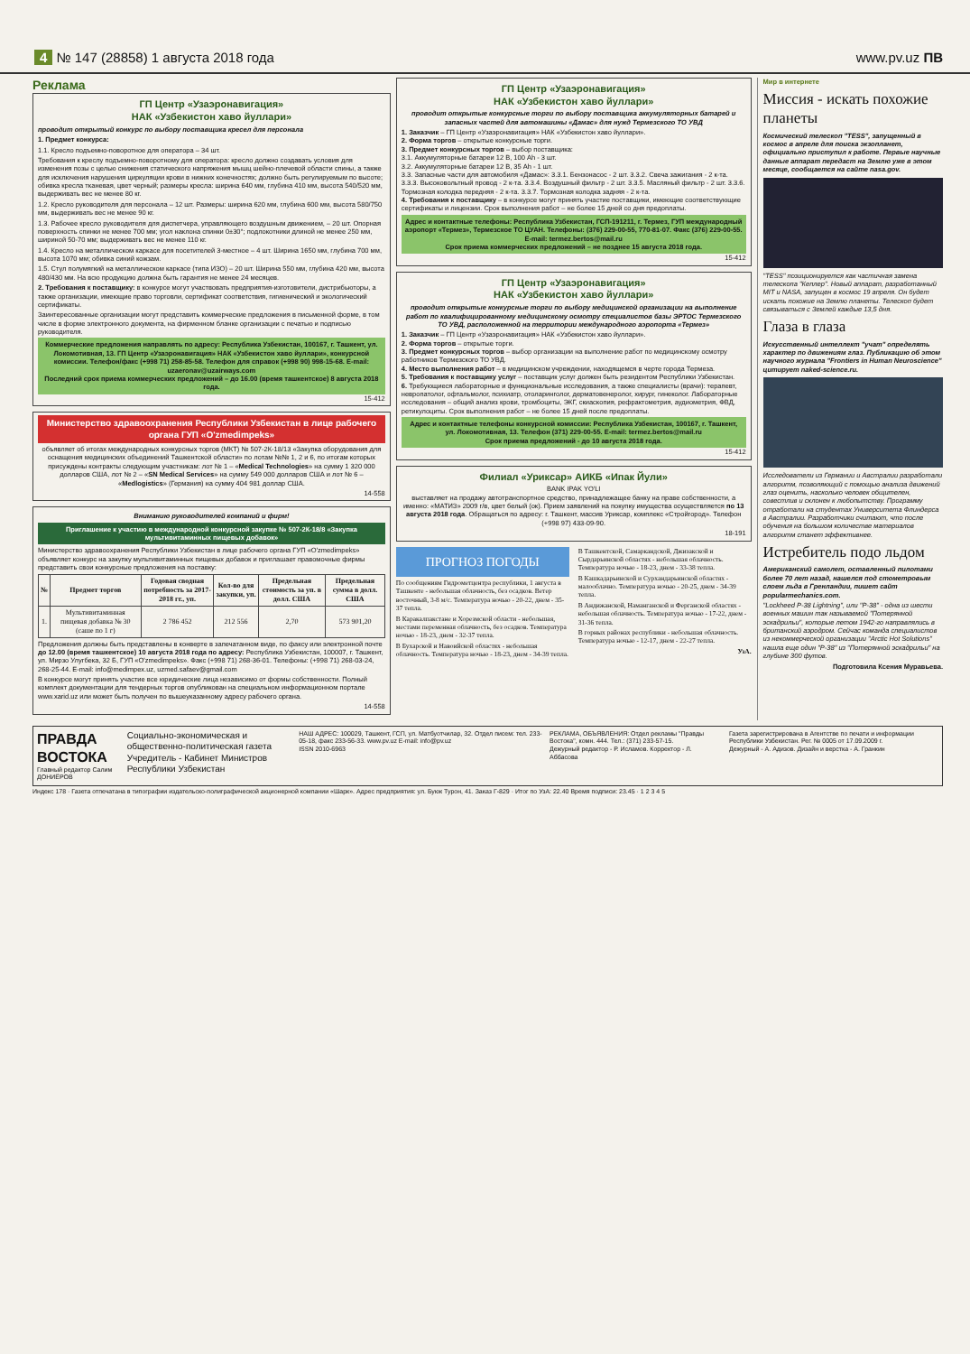4 № 147 (28858) 1 августа 2018 года
www.pv.uz ПВ
Реклама
ГП Центр «Узаэронавигация»
НАК «Узбекистон хаво йуллари»
проводит открытый конкурс по выбору поставщика кресел для персонала
1. Предмет конкурса:
1.1. Кресло подъемно-поворотное для оператора – 34 шт.
Требования к креслу подъемно-поворотному для оператора: кресло должно создавать условия для изменения позы с целью снижения статического напряжения мышц шейно-плечевой области спины, а также для исключения нарушения циркуляции крови в нижних конечностях; должно быть регулируемым по высоте; обивка кресла тканевая, цвет черный; размеры кресла: ширина 640 мм, глубина 410 мм, высота 540/520 мм, выдерживать вес не менее 80 кг.
1.2. Кресло руководителя для персонала – 12 шт. Размеры: ширина 620 мм, глубина 600 мм, высота 580/750 мм, выдерживать вес не менее 90 кг.
1.3. Рабочее кресло руководителя для диспетчера, управляющего воздушным движением, – 20 шт. Опорная поверхность спинки не менее 700 мм; угол наклона спинки 0±30°; подлокотники длиной не менее 250 мм, шириной 50-70 мм; выдерживать вес не менее 110 кг.
1.4. Кресло на металлическом каркасе для посетителей 3-местное – 4 шт. Ширина 1650 мм, глубина 700 мм, высота 1070 мм; обивка синий кожзам.
1.5. Стул полумягкий на металлическом каркасе (типа ИЗО) – 20 шт. Ширина 550 мм, глубина 420 мм, высота 480/430 мм. На всю продукцию должна быть гарантия не менее 24 месяцев.
2. Требования к поставщику: в конкурсе могут участвовать предприятия-изготовители, дистрибьюторы, а также организации, имеющие право торговли, сертификат соответствия, гигиенический и экологический сертификаты.
Заинтересованные организации могут представить коммерческие предложения в письменной форме, в том числе в форме электронного документа, на фирменном бланке организации с печатью и подписью руководителя.
Коммерческие предложения направлять по адресу: Республика Узбекистан, 100167, г. Ташкент, ул. Локомотивная, 13. ГП Центр «Узаэронавигация» НАК «Узбекистон хаво йуллари», конкурсной комиссии. Телефон/факс (+998 71) 258-85-58. Телефон для справок (+998 90) 998-15-68. E-mail: uzaeronav@uzairways.com
Последний срок приема коммерческих предложений – до 16.00 (время ташкентское) 8 августа 2018 года.
15-412
Министерство здравоохранения Республики Узбекистан в лице рабочего органа ГУП «O'zmedimpeks»
объявляет об итогах международных конкурсных торгов (МКТ) № 507-2К-18/13 «Закупка оборудования для оснащения медицинских объединений Ташкентской области» по лотам №№ 1, 2 и 6, по итогам которых присуждены контракты следующим участникам: лот № 1 – «Medical Technologies» на сумму 1 320 000 долларов США, лот № 2 – «SN Medical Services» на сумму 549 000 долларов США и лот № 6 – «Medlogistics» (Германия) на сумму 404 981 доллар США.
14-558
Вниманию руководителей компаний и фирм!
Приглашение к участию в международной конкурсной закупке № 507-2К-18/8 «Закупка мультивитаминных пищевых добавок»
Министерство здравоохранения Республики Узбекистан в лице рабочего органа ГУП «O'zmedimpeks» объявляет конкурс на закупку мультивитаминных пищевых добавок и приглашает правомочные фирмы представить свои конкурсные предложения на поставку:
| № | Предмет торгов | Годовая сводная потребность за 2017-2018 гг., уп. | Кол-во для закупки, уп. | Предельная стоимость за уп. в долл. США | Предельная сумма в долл. США |
| --- | --- | --- | --- | --- | --- |
| 1. | Мультивитаминная пищевая добавка № 30 (саше по 1 г) | 2 786 452 | 212 556 | 2,70 | 573 901,20 |
Предложения должны быть представлены в конверте в запечатанном виде, по факсу или электронной почте до 12.00 (время ташкентское) 10 августа 2018 года по адресу: Республика Узбекистан, 100007, г. Ташкент, ул. Мирзо Улугбека, 32 Б, ГУП «O'zmedimpeks». Факс (+998 71) 268-36-01. Телефоны: (+998 71) 268-03-24, 268-25-44. E-mail: info@medimpex.uz, uzmed.safaev@gmail.com
В конкурсе могут принять участие все юридические лица независимо от формы собственности. Полный комплект документации для тендерных торгов опубликован на специальном информационном портале www.xarid.uz или может быть получен по вышеуказанному адресу рабочего органа.
14-558
ГП Центр «Узаэронавигация»
НАК «Узбекистон хаво йуллари»
проводит открытые конкурсные торги по выбору поставщика аккумуляторных батарей и запасных частей для автомашины «Дамас» для нужд Термезского ТО УВД
1. Заказчик – ГП Центр «Узаэронавигация» НАК «Узбекистон хаво йуллари».
2. Форма торгов – открытые конкурсные торги.
3. Предмет конкурсных торгов – выбор поставщика:
3.1. Аккумуляторные батареи 12 В, 100 Ah - 3 шт.
3.2. Аккумуляторные батареи 12 В, 35 Ah - 1 шт.
3.3. Запасные части для автомобиля «Дамас»: 3.3.1. Бензонасос - 2 шт. 3.3.2. Свеча зажигания - 2 к-та. 3.3.3. Высоковольтный провод - 2 к-та. 3.3.4. Воздушный фильтр - 2 шт. 3.3.5. Масляный фильтр - 2 шт. 3.3.6. Тормозная колодка передняя - 2 к-та. 3.3.7. Тормозная колодка задняя - 2 к-та.
4. Требования к поставщику – в конкурсе могут принять участие поставщики, имеющие соответствующие сертификаты и лицензии. Срок выполнения работ – не более 15 дней со дня предоплаты.
Адрес и контактные телефоны: Республика Узбекистан, ГСП-191211, г. Термез, ГУП международный аэропорт «Термез», Термезское ТО ЦУАН. Телефоны: (376) 229-00-55, 770-81-07. Факс (376) 229-00-55. E-mail: termez.bertos@mail.ru
Срок приема коммерческих предложений – не позднее 15 августа 2018 года.
15-412
ГП Центр «Узаэронавигация»
НАК «Узбекистон хаво йуллари»
проводит открытые конкурсные торги по выбору медицинской организации на выполнение работ по квалифицированному медицинскому осмотру специалистов базы ЭРТОС Термезского ТО УВД, расположенной на территории международного аэропорта «Термез»
1. Заказчик – ГП Центр «Узаэронавигация» НАК «Узбекистон хаво йуллари».
2. Форма торгов – открытые торги.
3. Предмет конкурсных торгов – выбор организации на выполнение работ по медицинскому осмотру работников Термезского ТО УВД.
4. Место выполнения работ – в медицинском учреждении, находящемся в черте города Термеза.
5. Требования к поставщику услуг – поставщик услуг должен быть резидентом Республики Узбекистан.
6. Требующиеся лабораторные и функциональные исследования, а также специалисты (врачи): терапевт, невропатолог, офтальмолог, психиатр, отоларинголог, дерматовенеролог, хирург, гинеколог. Лабораторные исследования – общий анализ крови, тромбоциты, ЭКГ, скиаскопия, рефрактометрия, аудиометрия, ФВД, ретикулоциты. Срок выполнения работ – не более 15 дней после предоплаты.
Адрес и контактные телефоны конкурсной комиссии: Республика Узбекистан, 100167, г. Ташкент, ул. Локомотивная, 13. Телефон (371) 229-00-55. E-mail: termez.bertos@mail.ru
Срок приема предложений - до 10 августа 2018 года.
15-412
Филиал «Уриксар» АИКБ «Ипак Йули»
BANK IPAK YO'LI
выставляет на продажу автотранспортное средство, принадлежащее банку на праве собственности, а именно: «МАТИЗ» 2009 г/в, цвет белый (ок). Прием заявлений на покупку имущества осуществляется по 13 августа 2018 года. Обращаться по адресу: г. Ташкент, массив Уриксар, комплекс «Стройгород». Телефон (+998 97) 433-09-90.
18-191
ПРОГНОЗ ПОГОДЫ
По сообщениям Гидрометцентра республики, 1 августа в Ташкенте - небольшая облачность, без осадков. Ветер восточный, 3-8 м/с. Температура ночью - 20-22, днем - 35-37 тепла.
В Каракалпакстане и Хорезмской области - небольшая, местами переменная облачность, без осадков. Температура ночью - 18-23, днем - 32-37 тепла.
В Бухарской и Навоийской областях - небольшая облачность. Температура ночью - 18-23, днем - 34-39 тепла.
В Ташкентской, Самаркандской, Джизакской и Сырдарьинской областях - небольшая облачность. Температура ночью - 18-23, днем - 33-38 тепла.
В Кашкадарьинской и Сурхандарьинской областях - малооблачно. Температура ночью - 20-25, днем - 34-39 тепла.
В Андижанской, Наманганской и Ферганской областях - небольшая облачность. Температура ночью - 17-22, днем - 31-36 тепла.
В горных районах республики - небольшая облачность. Температура ночью - 12-17, днем - 22-27 тепла.
УзА.
Мир в интернете
Миссия - искать похожие планеты
Космический телескоп "TESS", запущенный в космос в апреле для поиска экзопланет, официально приступил к работе. Первые научные данные аппарат передаст на Землю уже в этом месяце, сообщается на сайте nasa.gov.
"TESS" позиционируется как частичная замена телескопа "Кеплер". Новый аппарат, разработанный MIT и NASA, запущен в космос 19 апреля. Он будет искать похожие на Землю планеты. Телескоп будет связываться с Землей каждые 13,5 дня.
Глаза в глаза
Искусственный интеллект "учат" определять характер по движениям глаз. Публикацию об этом научного журнала "Frontiers in Human Neuroscience" цитирует naked-science.ru.
Исследователи из Германии и Австралии разработали алгоритм, позволяющий с помощью анализа движений глаз оценить, насколько человек общителен, совестлив и склонен к любопытству. Программу отработали на студентах Университета Флиндерса в Австралии. Разработчики считают, что после обучения на большом количестве материалов алгоритм станет эффективнее.
Истребитель подо льдом
Американский самолет, оставленный пилотами более 70 лет назад, нашелся под стометровым слоем льда в Гренландии, пишет сайт popularmechanics.com.
"Lockheed P-38 Lightning", или "Р-38" - одна из шести военных машин так называемой "Потерянной эскадрильи", которые летом 1942-го направлялись в британский аэродром. Сейчас команда специалистов из некоммерческой организации "Arctic Hot Solutions" нашла еще один "Р-38" из "Потерянной эскадрильи" на глубине 300 футов.
Подготовила Ксения Муравьева.
ПРАВДА ВОСТОКА
Главный редактор Салим ДОНИЁРОВ
Социально-экономическая и общественно-политическая газета
Учредитель - Кабинет Министров Республики Узбекистан
НАШ АДРЕС: 100029, Ташкент, ГСП, ул. Матбуотчилар, 32. Отдел писем: тел. 233-05-18, факс 233-56-33. www.pv.uz E-mail: info@pv.uz
ISSN 2010-6963
РЕКЛАМА, ОБЪЯВЛЕНИЯ: Отдел рекламы "Правды Востока", комн. 444. Тел.: (371) 233-57-15.
Дежурный редактор - Р. Исламов. Корректор - Л. Аббасова
Газета зарегистрирована в Агентстве по печати и информации Республики Узбекистан. Рег. № 0005 от 17.09.2009 г.
Дежурный - А. Адизов. Дизайн и верстка - А. Гранкин
Индекс 178 · Газета отпечатана в типографии издательско-полиграфической акционерной компании «Шарк». Адрес предприятия: ул. Буюк Турон, 41. Заказ Г-829 · Итог по УзА: 22.40 Время подписи: 23.45 · 1 2 3 4 5